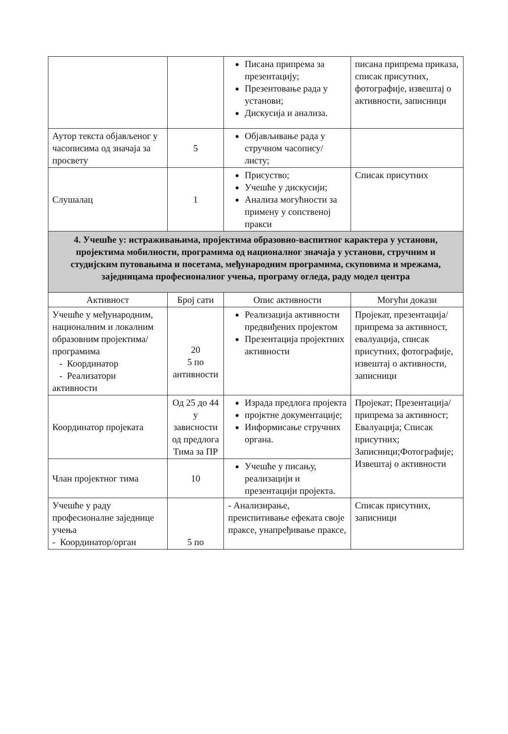| | | Писана припрема за презентацију; Презентовање рада у установи; Дискусија и анализа. | писана припрема приказа, списак присутних, фотографије, извештај о активности, записници |
| Аутор текста објављеног у часописима од значаја за просвету | 5 | Објављивање рада у стручном часопису/листу; | |
| Слушалац | 1 | Присуство; Учешће у дискусији; Анализа могућности за примену у сопственој пракси | Списак присутних |
| 4. Учешће у: истраживањима, пројектима образовно-васпитног карактера у установи, пројектима мобилности, програмима од националног значаја у установи, стручним и студијским путовањима и посетама, међународним програмима, скуповима и мрежама, заједницама професионалног учења, програму огледа, раду модел центра | | | |
| Активност | Број сати | Опис активности | Могући докази |
| Учешће у међународним, националним и локалним образовним пројектима/програмима - Координатор - Реализатори активности | 20 5 по антивности | Реализација активности предвиђених пројектом Презентација пројектних активности | Пројекат, презентација/ припрема за активност, евалуација, списак присутних, фотографије, извештај о активности, записници |
| Координатор пројеката | Од 25 до 44 у зависности од предлога Тима за ПР | Израда предлога пројекта пројктне документације; Информисање стручних органа. | Пројекат; Презентација/ припрема за активност; Евалуација; Списак присутних; Записници;Фотографије; Извештај о активности |
| Члан пројектног тима | 10 | Учешће у писању, реализацији и презентацији пројекта. | |
| Учешће у раду професионалне заједнице учења - Координатор/орган | 5 по | - Анализирање, преиспитивање ефеката своје праксе, унапређивање праксе, | Списак присутних, записници |